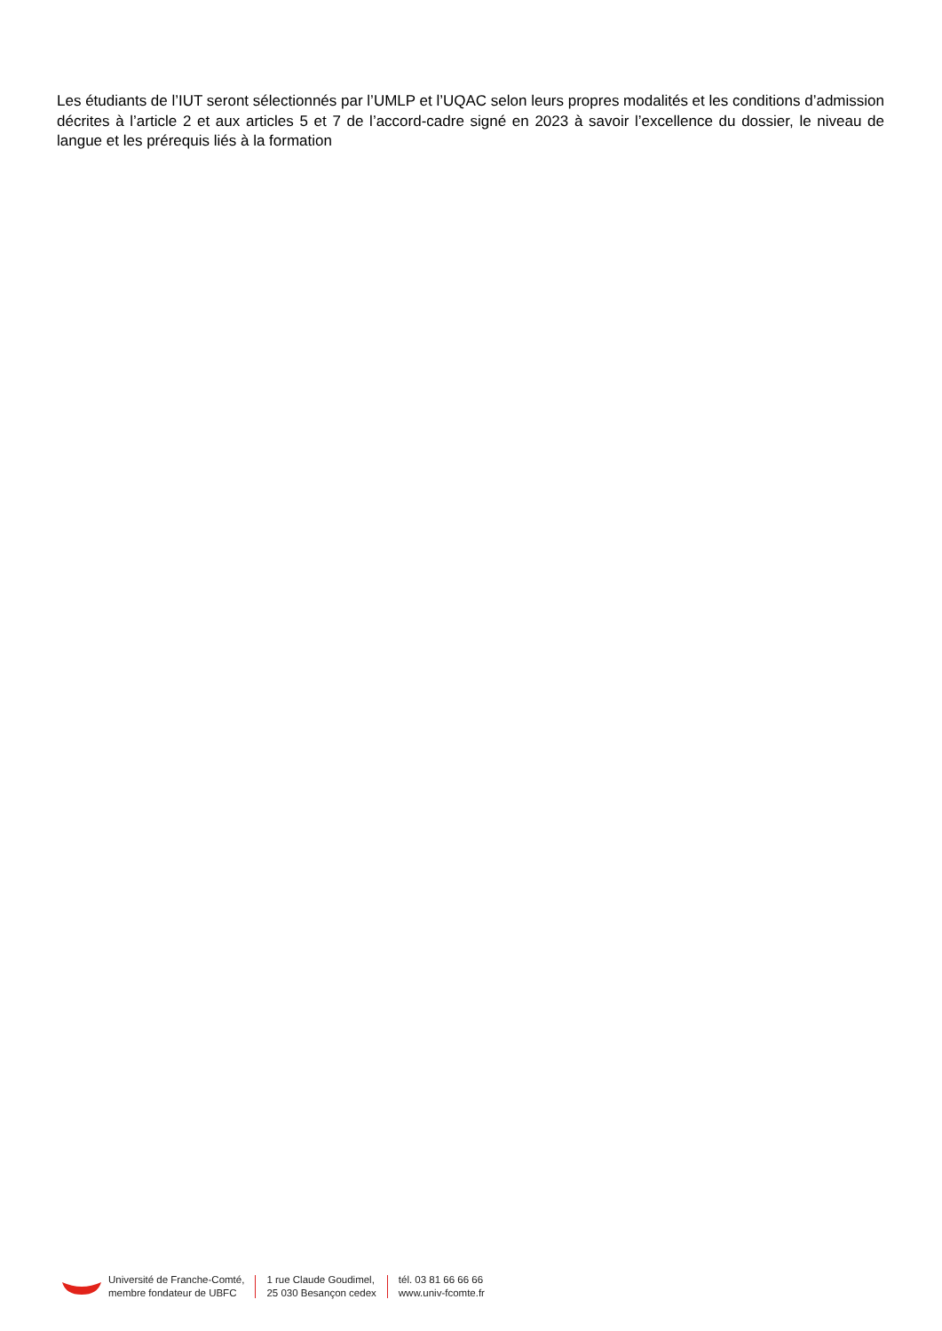Les étudiants de l’IUT seront sélectionnés par l’UMLP et l’UQAC selon leurs propres modalités et les conditions d’admission décrites à l’article 2 et aux articles 5 et 7 de l’accord-cadre signé en 2023 à savoir l’excellence du dossier, le niveau de langue et les prérequis liés à la formation
Université de Franche-Comté,
membre fondateur de UBFC
1 rue Claude Goudimel,
25 030 Besançon cedex
tél. 03 81 66 66 66
www.univ-fcomte.fr